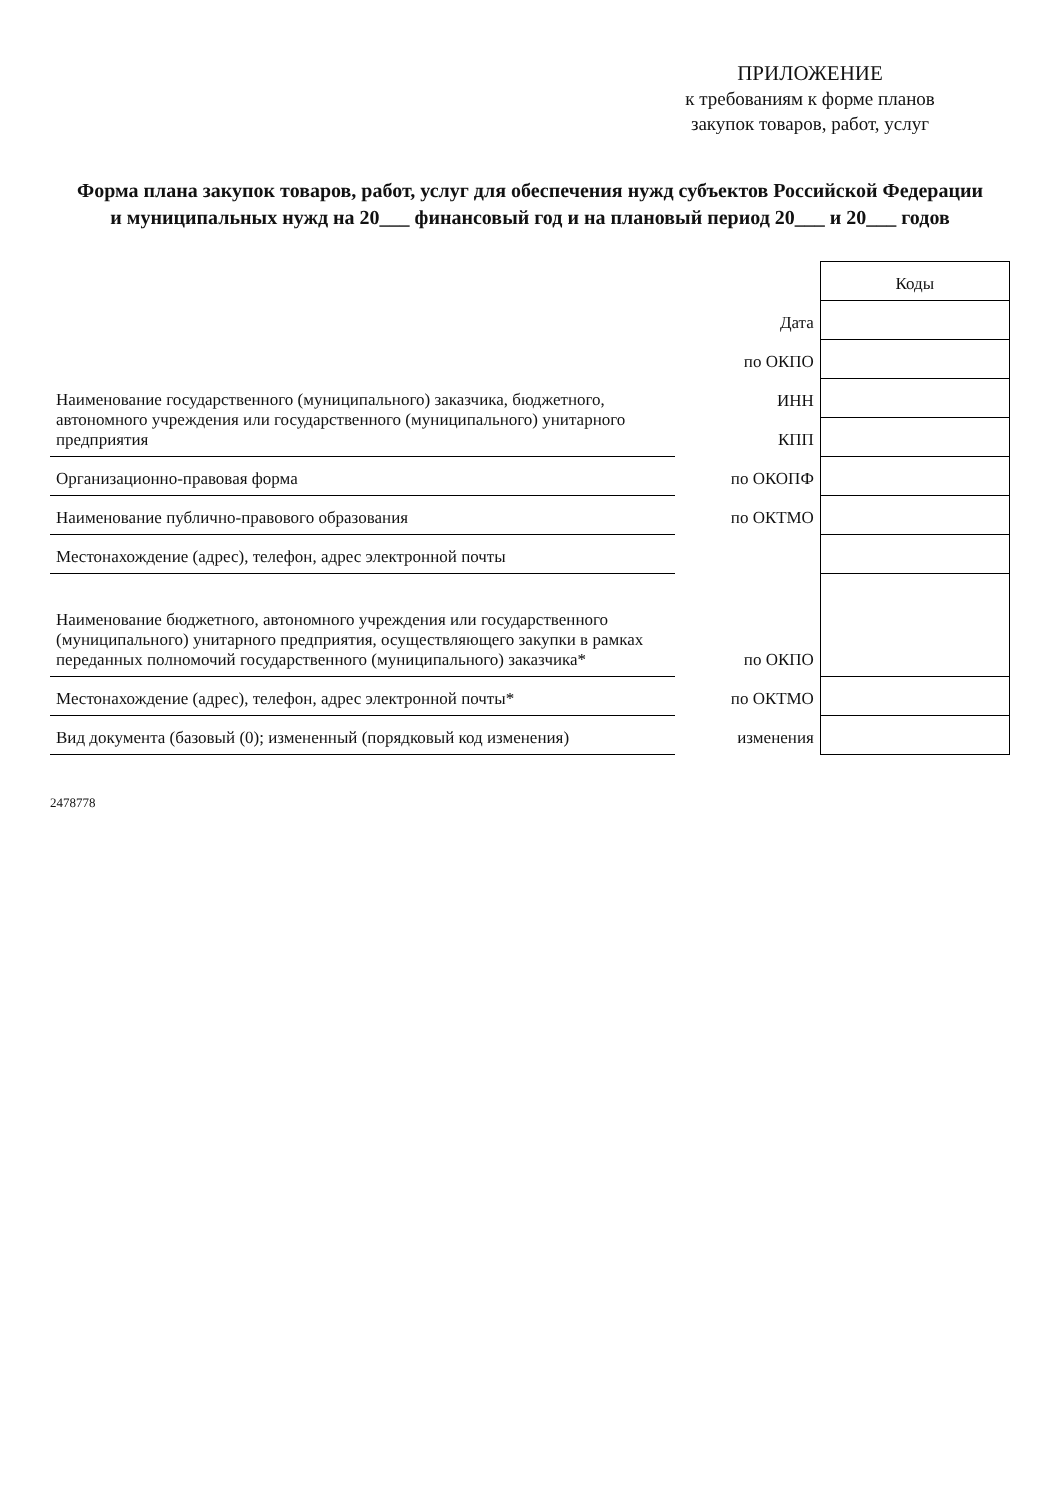ПРИЛОЖЕНИЕ
к требованиям к форме планов
закупок товаров, работ, услуг
Форма плана закупок товаров, работ, услуг для обеспечения нужд субъектов Российской Федерации
и муниципальных нужд на 20___ финансовый год и на плановый период 20___ и 20___ годов
| | | Коды |
| | Дата | |
| Наименование государственного (муниципального) заказчика, бюджетного, автономного учреждения или государственного (муниципального) унитарного предприятия | по ОКПО | |
| | ИНН | |
| | КПП | |
| Организационно-правовая форма | по ОКОПФ | |
| Наименование публично-правового образования | по ОКТМО | |
| Местонахождение (адрес), телефон, адрес электронной почты | | |
| Наименование бюджетного, автономного учреждения или государственного (муниципального) унитарного предприятия, осуществляющего закупки в рамках переданных полномочий государственного (муниципального) заказчика* | по ОКПО | |
| Местонахождение (адрес), телефон, адрес электронной почты* | по ОКТМО | |
| Вид документа (базовый (0); измененный (порядковый код изменения) | изменения | |
2478778